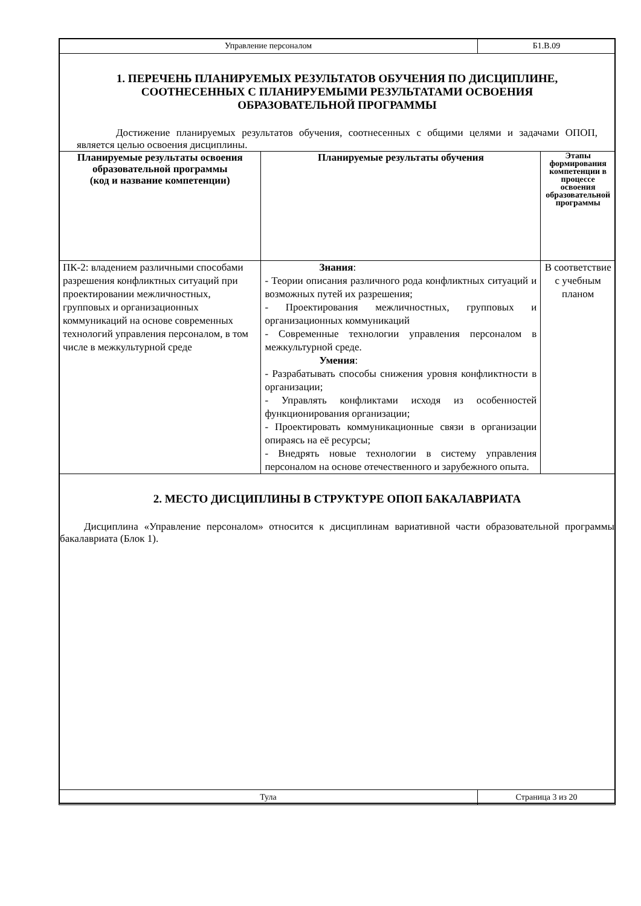| Управление персоналом | Б1.В.09 |
1. ПЕРЕЧЕНЬ ПЛАНИРУЕМЫХ РЕЗУЛЬТАТОВ ОБУЧЕНИЯ ПО ДИСЦИПЛИНЕ, СООТНЕСЕННЫХ С ПЛАНИРУЕМЫМИ РЕЗУЛЬТАТАМИ ОСВОЕНИЯ ОБРАЗОВАТЕЛЬНОЙ ПРОГРАММЫ
Достижение планируемых результатов обучения, соотнесенных с общими целями и задачами ОПОП, является целью освоения дисциплины.
| Планируемые результаты освоения образовательной программы (код и название компетенции) | Планируемые результаты обучения | Этапы формирования компетенции в процессе освоения образовательной программы |
| --- | --- | --- |
| ПК-2: владением различными способами разрешения конфликтных ситуаций при проектировании межличностных, групповых и организационных коммуникаций на основе современных технологий управления персоналом, в том числе в межкультурной среде | Знания : - Теории описания различного рода конфликтных ситуаций и возможных путей их разрешения; - Проектирования межличностных, групповых и организационных коммуникаций - Современные технологии управления персоналом в межкультурной среде. Умения : - Разрабатывать способы снижения уровня конфликтности в организации; - Управлять конфликтами исходя из особенностей функционирования организации; - Проектировать коммуникационные связи в организации опираясь на её ресурсы; - Внедрять новые технологии в систему управления персоналом на основе отечественного и зарубежного опыта. | В соответствие с учебным планом |
2. МЕСТО ДИСЦИПЛИНЫ В СТРУКТУРЕ ОПОП БАКАЛАВРИАТА
Дисциплина «Управление персоналом» относится к дисциплинам вариативной части образовательной программы бакалавриата (Блок 1).
| Тула | Страница 3 из 20 |